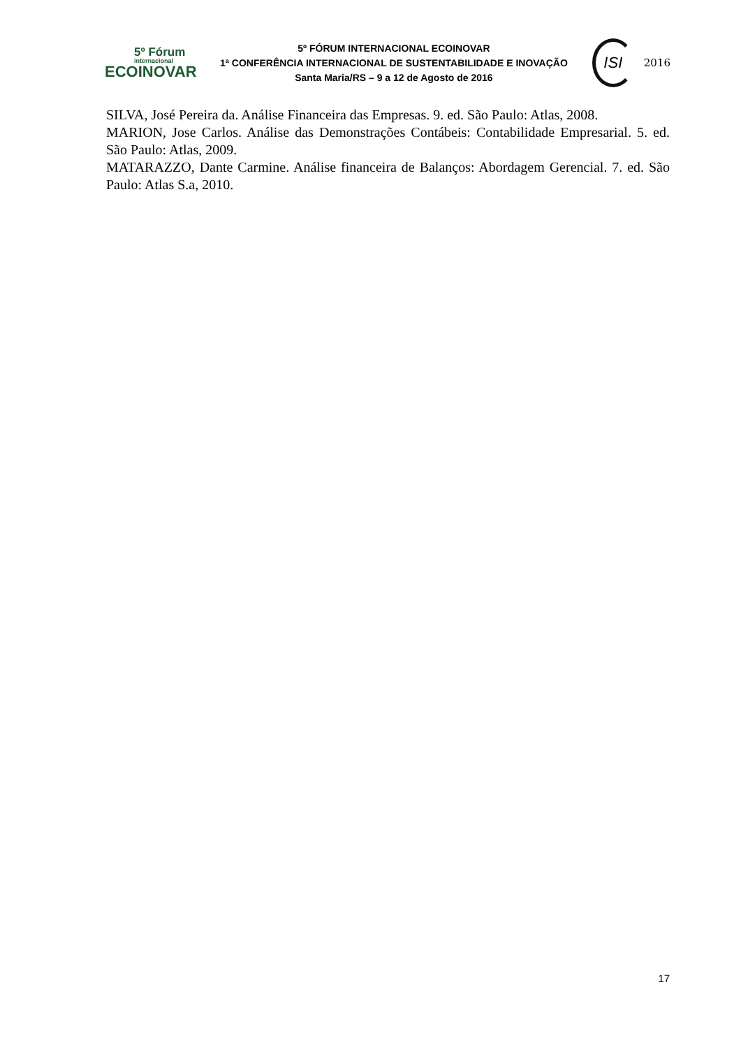5º Fórum
internacional
ECOINOVAR
5º FÓRUM INTERNACIONAL ECOINOVAR
1ª CONFERÊNCIA INTERNACIONAL DE SUSTENTABILIDADE E INOVAÇÃO
Santa Maria/RS – 9 a 12 de Agosto de 2016
ISI
2016
SILVA, José Pereira da. Análise Financeira das Empresas. 9. ed. São Paulo: Atlas, 2008.
MARION, Jose Carlos. Análise das Demonstrações Contábeis: Contabilidade Empresarial. 5. ed. São Paulo: Atlas, 2009.
MATARAZZO, Dante Carmine. Análise financeira de Balanços: Abordagem Gerencial. 7. ed. São Paulo: Atlas S.a, 2010.
17